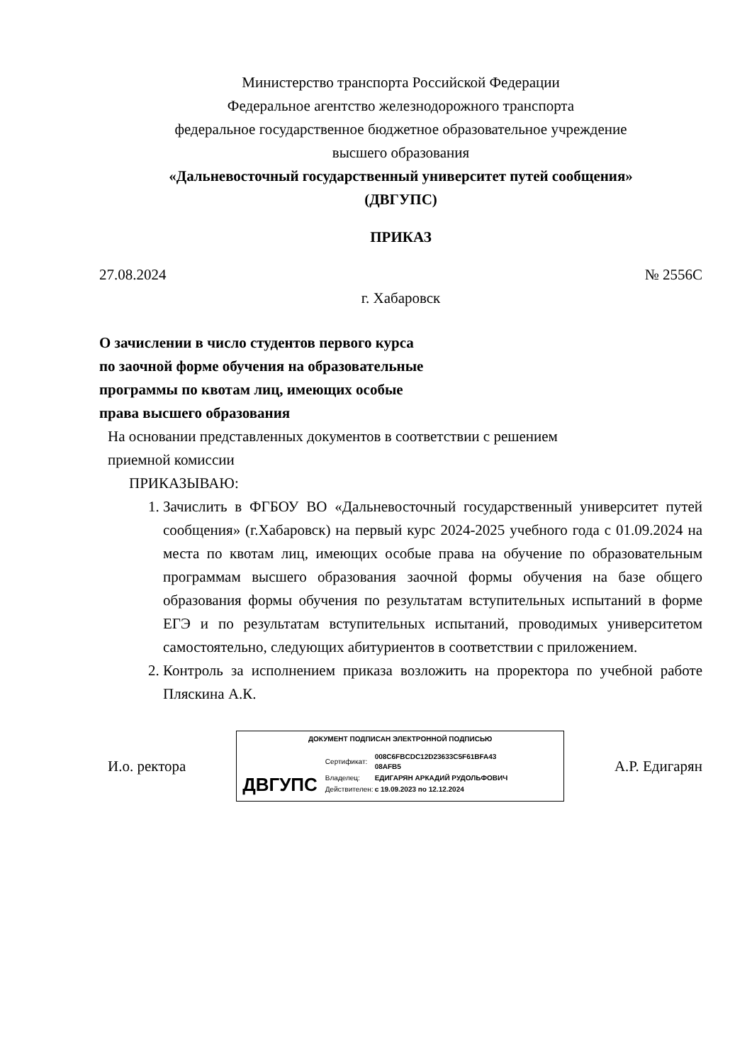Министерство транспорта Российской Федерации
Федеральное агентство железнодорожного транспорта
федеральное государственное бюджетное образовательное учреждение
высшего образования
«Дальневосточный государственный университет путей сообщения»
(ДВГУПС)
ПРИКАЗ
27.08.2024 № 2556С
г. Хабаровск
О зачислении в число студентов первого курса по заочной форме обучения на образовательные программы по квотам лиц, имеющих особые права высшего образования
На основании представленных документов в соответствии с решением
приемной комиссии
ПРИКАЗЫВАЮ:
1. Зачислить в ФГБОУ ВО «Дальневосточный государственный университет путей сообщения» (г.Хабаровск) на первый курс 2024-2025 учебного года с 01.09.2024 на места по квотам лиц, имеющих особые права на обучение по образовательным программам высшего образования заочной формы обучения на базе общего образования формы обучения по результатам вступительных испытаний в форме ЕГЭ и по результатам вступительных испытаний, проводимых университетом самостоятельно, следующих абитуриентов в соответствии с приложением.
2. Контроль за исполнением приказа возложить на проректора по учебной работе Пляскина А.К.
И.о. ректора
ДОКУМЕНТ ПОДПИСАН ЭЛЕКТРОННОЙ ПОДПИСЬЮ
ДВГУПС
| Сертификат: | 008C6FBCDC12D23633C5F61BFA43 08AFB5 |
| Владелец: | ЕДИГАРЯН АРКАДИЙ РУДОЛЬФОВИЧ |
| Действителен: | с 19.09.2023 по 12.12.2024 |
А.Р. Едигарян